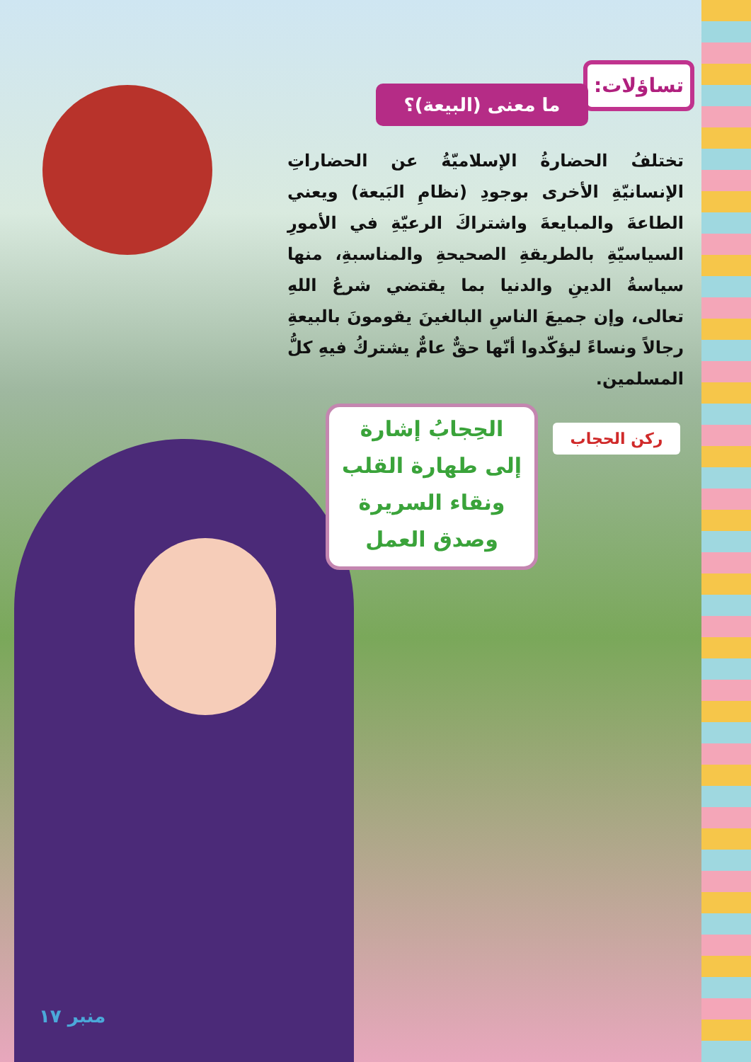تساؤلات:
ما معنى (البيعة)؟
تختلفُ الحضارةُ الإسلاميّةُ عن الحضاراتِ الإنسانيّةِ الأخرى بوجودِ (نظامِ البَيعة) ويعني الطاعةَ والمبايعةَ واشتراكَ الرعيّةِ في الأمورِ السياسيّةِ بالطريقةِ الصحيحةِ والمناسبةِ، منها سياسةُ الدينِ والدنيا بما يقتضي شرعُ اللهِ تعالى، وإن جميعَ الناسِ البالغينَ يقومونَ بالبيعةِ رجالاً ونساءً ليؤكّدوا أنّها حقٌّ عامٌّ يشتركُ فيهِ كلُّ المسلمين.
ركن الحجاب
الحِجابُ إشارة
إلى طهارة القلب
ونقاء السريرة
وصدق العمل
منبر ١٧